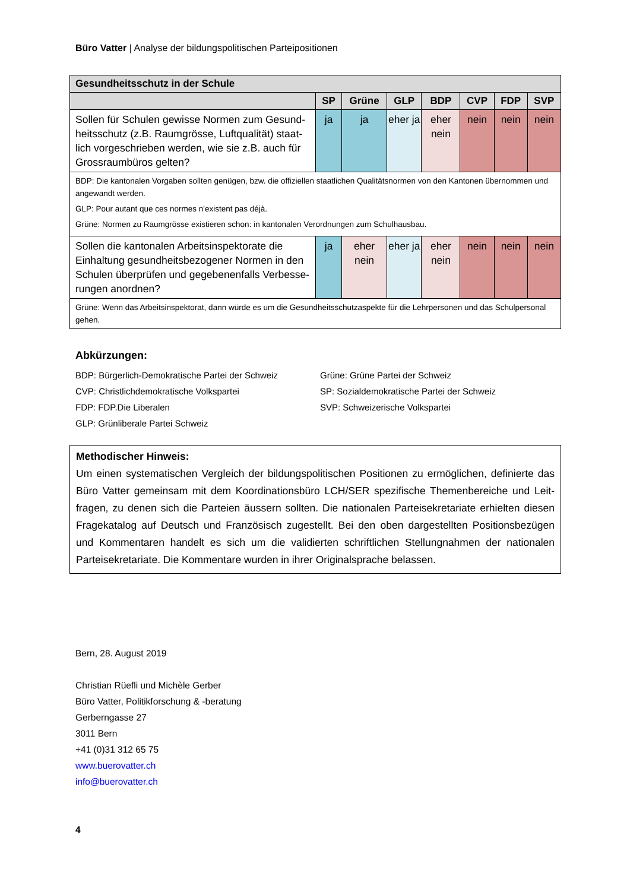Büro Vatter | Analyse der bildungspolitischen Parteipositionen
| Gesundheitsschutz in der Schule | | | | | | | |
| --- | --- | --- | --- | --- | --- | --- | --- |
| | SP | Grüne | GLP | BDP | CVP | FDP | SVP |
| Sollen für Schulen gewisse Normen zum Gesund­heitsschutz (z.B. Raumgrösse, Luftqualität) staat­lich vorgeschrieben werden, wie sie z.B. auch für Grossraumbüros gelten? | ja | ja | eher ja | eher nein | nein | nein | nein |
| BDP: Die kantonalen Vorgaben sollten genügen, bzw. die offiziellen staatlichen Qualitätsnormen von den Kantonen über­nommen und angewandt werden. GLP: Pour autant que ces normes n'existent pas déjà. Grüne: Normen zu Raumgrösse existieren schon: in kantonalen Verordnungen zum Schulhausbau. | | | | | | | |
| Sollen die kantonalen Arbeitsinspektorate die Einhaltung gesundheitsbezogener Normen in den Schulen überprüfen und gegebenenfalls Verbesse­rungen anordnen? | ja | eher nein | eher ja | eher nein | nein | nein | nein |
| Grüne: Wenn das Arbeitsinspektorat, dann würde es um die Gesundheitsschutzaspekte für die Lehrpersonen und das Schulpersonal gehen. | | | | | | | |
Abkürzungen:
BDP: Bürgerlich-Demokratische Partei der Schweiz
Grüne: Grüne Partei der Schweiz
CVP: Christlichdemokratische Volkspartei
SP: Sozialdemokratische Partei der Schweiz
FDP: FDP.Die Liberalen
SVP: Schweizerische Volkspartei
GLP: Grünliberale Partei Schweiz
Methodischer Hinweis:
Um einen systematischen Vergleich der bildungspolitischen Positionen zu ermöglichen, definierte das Büro Vatter gemeinsam mit dem Koordinationsbüro LCH/SER spezifische Themenbereiche und Leit­fragen, zu denen sich die Parteien äussern sollten. Die nationalen Parteisekretariate erhielten diesen Fragekatalog auf Deutsch und Französisch zugestellt. Bei den oben dargestellten Positionsbezügen und Kommentaren handelt es sich um die validierten schriftlichen Stellungnahmen der nationalen Parteisekretariate. Die Kommentare wurden in ihrer Originalsprache belassen.
Bern, 28. August 2019
Christian Rüefli und Michèle Gerber
Büro Vatter, Politikforschung & -beratung
Gerberngasse 27
3011 Bern
+41 (0)31 312 65 75
www.buerovatter.ch
info@buerovatter.ch
4